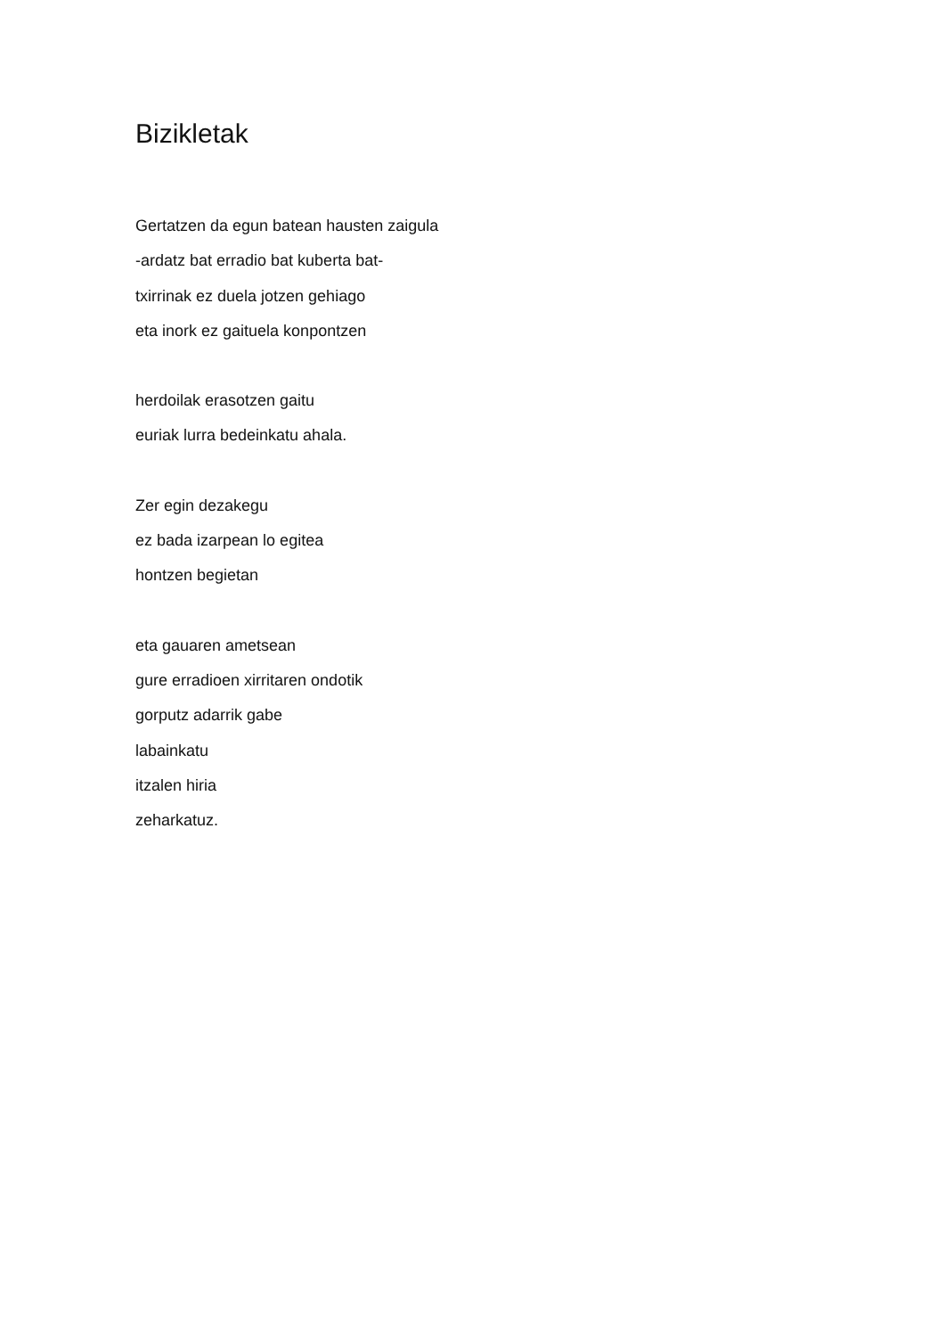Bizikletak
Gertatzen da egun batean hausten zaigula
-ardatz bat erradio bat kuberta bat-
txirrinak ez duela jotzen gehiago
eta inork ez gaituela konpontzen
herdoilak erasotzen gaitu
euriak lurra bedeinkatu ahala.
Zer egin dezakegu
ez bada izarpean lo egitea
hontzen begietan
eta gauaren ametsean
gure erradioen xirritaren ondotik
gorputz adarrik gabe
labainkatu
itzalen hiria
zeharkatuz.